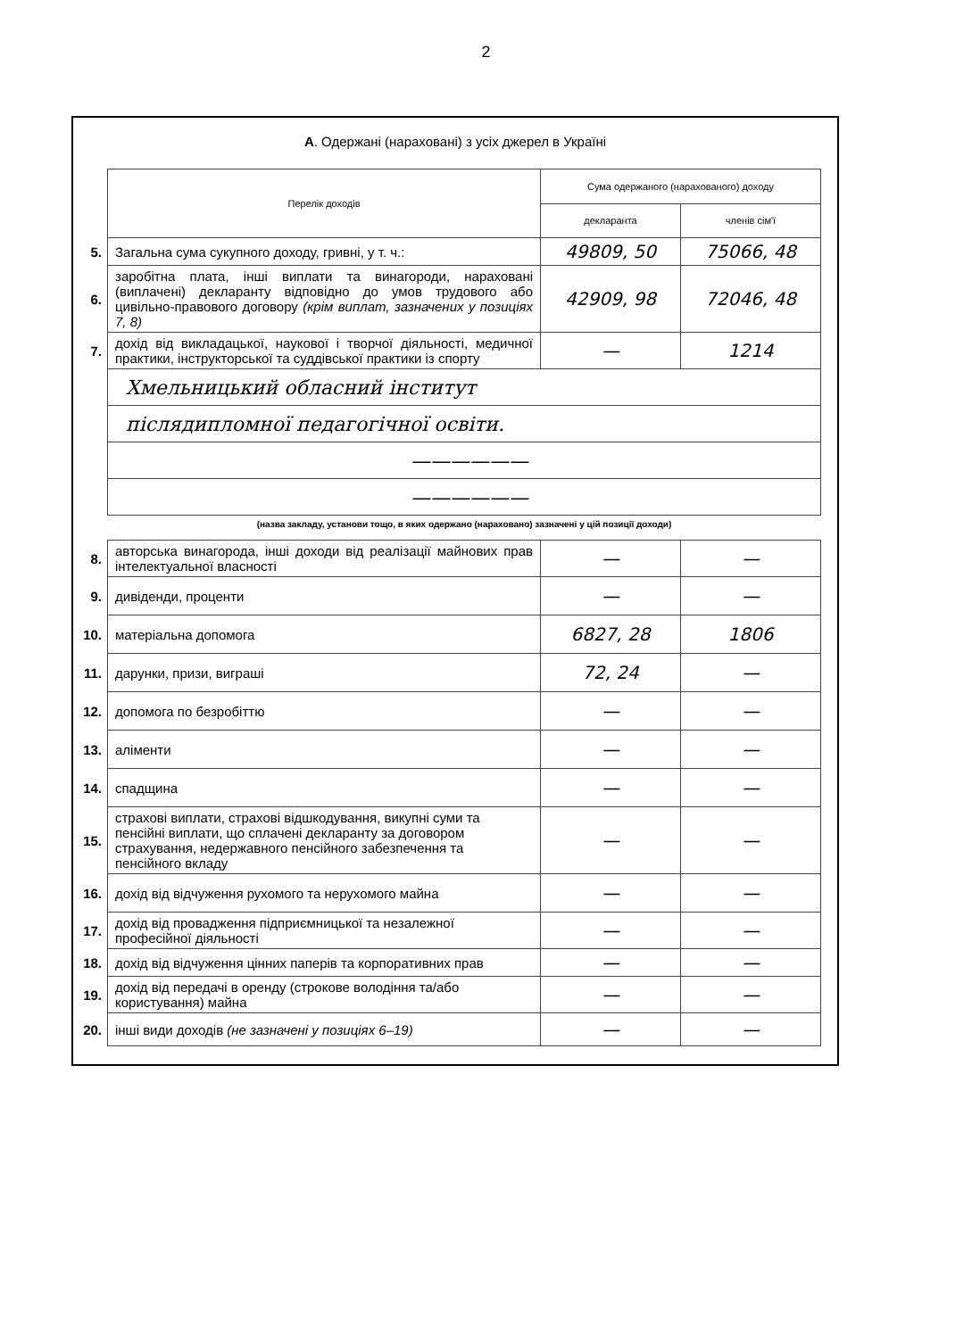2
А. Одержані (нараховані) з усіх джерел в Україні
| | Перелік доходів | Сума одержаного (нарахованого) доходу | |
| | | декларанта | членів сім'ї |
| 5. | Загальна сума сукупного доходу, гривні, у т. ч.: | 49809, 50 | 75066, 48 |
| 6. | заробітна плата, інші виплати та винагороди, нараховані (виплачені) декларанту відповідно до умов трудового або цивільно-правового договору (крім виплат, зазначених у позиціях 7, 8) | 42909, 98 | 72046, 48 |
| 7. | дохід від викладацької, наукової і творчої діяльності, медичної практики, інструкторської та суддівської практики із спорту | — | 1214 |
| | Хмельницький обласний інститут | | |
| | післядипломної педагогічної освіти. | | |
| | —————— | | |
| | —————— | | |
| | (назва закладу, установи тощо, в яких одержано (нараховано) зазначені у цій позиції доходи) | | |
| 8. | авторська винагорода, інші доходи від реалізації майнових прав інтелектуальної власності | — | — |
| 9. | дивіденди, проценти | — | — |
| 10. | матеріальна допомога | 6827, 28 | 1806 |
| 11. | дарунки, призи, виграші | 72, 24 | — |
| 12. | допомога по безробіттю | — | — |
| 13. | аліменти | — | — |
| 14. | спадщина | — | — |
| 15. | страхові виплати, страхові відшкодування, викупні суми та пенсійні виплати, що сплачені декларанту за договором страхування, недержавного пенсійного забезпечення та пенсійного вкладу | — | — |
| 16. | дохід від відчуження рухомого та нерухомого майна | — | — |
| 17. | дохід від провадження підприємницької та незалежної професійної діяльності | — | — |
| 18. | дохід від відчуження цінних паперів та корпоративних прав | — | — |
| 19. | дохід від передачі в оренду (строкове володіння та/або користування) майна | — | — |
| 20. | інші види доходів (не зазначені у позиціях 6–19) | — | — |